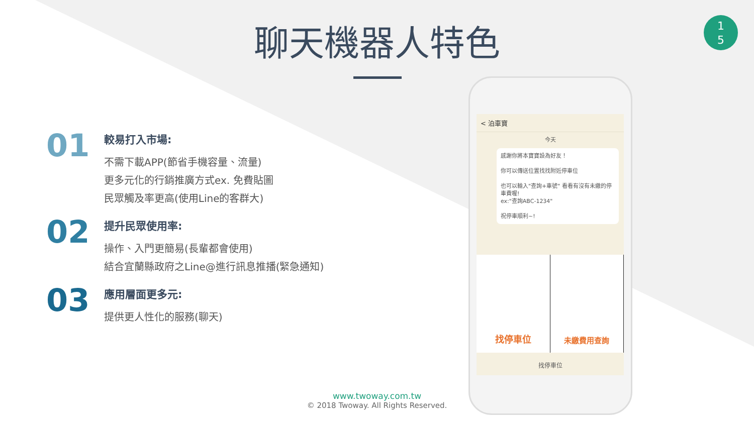聊天機器人特色
1
5
01
較易打入市場:
不需下載APP(節省手機容量、流量)
更多元化的行銷推廣方式ex. 免費貼圖
民眾觸及率更高(使用Line的客群大)
02
提升民眾使用率:
操作、入門更簡易(長輩都會使用)
結合宜蘭縣政府之Line@進行訊息推播(緊急通知)
03
應用層面更多元:
提供更人性化的服務(聊天)
< 泊車寶
今天
感謝你將本寶寶設為好友！
你可以傳送位置找找附近停車位
也可以輸入"查詢+車號" 看看有沒有未繳的停車費喔!
ex:"查詢ABC-1234"
祝停車順利~!
找停車位
未繳費用查詢
找停車位
www.twoway.com.tw
© 2018 Twoway. All Rights Reserved.